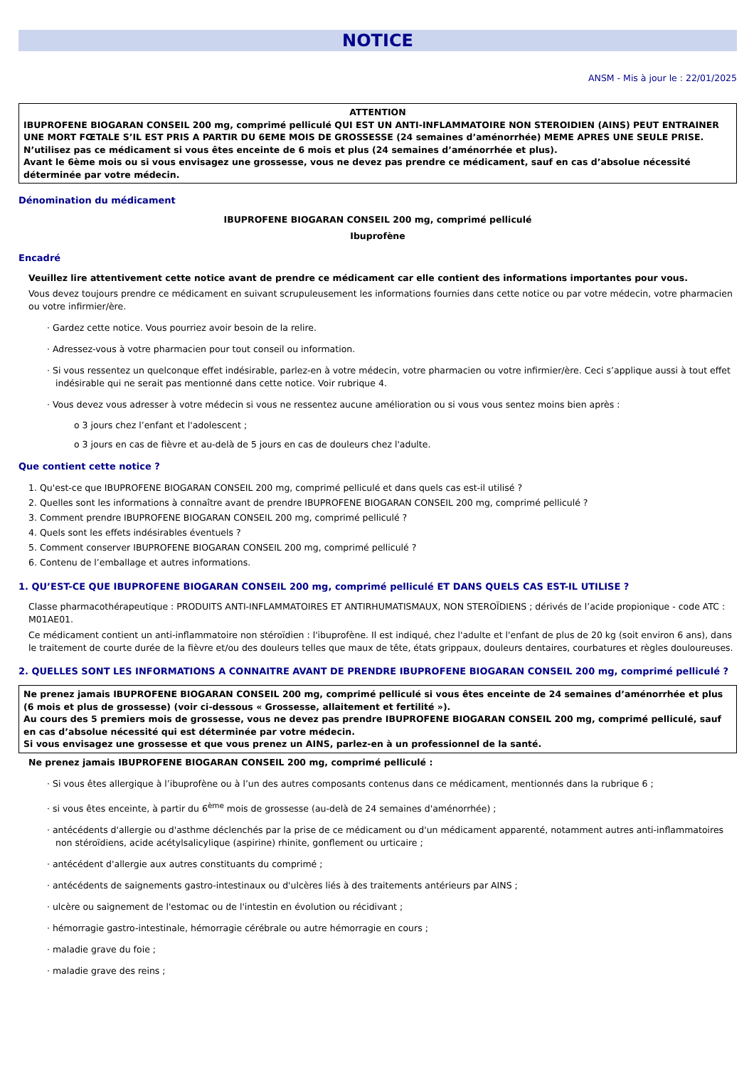NOTICE
ANSM - Mis à jour le : 22/01/2025
ATTENTION
IBUPROFENE BIOGARAN CONSEIL 200 mg, comprimé pelliculé QUI EST UN ANTI-INFLAMMATOIRE NON STEROIDIEN (AINS) PEUT ENTRAINER UNE MORT FŒTALE S’IL EST PRIS A PARTIR DU 6EME MOIS DE GROSSESSE (24 semaines d’aménorrhée) MEME APRES UNE SEULE PRISE.
N’utilisez pas ce médicament si vous êtes enceinte de 6 mois et plus (24 semaines d’aménorrhée et plus).
Avant le 6ème mois ou si vous envisagez une grossesse, vous ne devez pas prendre ce médicament, sauf en cas d’absolue nécessité déterminée par votre médecin.
Dénomination du médicament
IBUPROFENE BIOGARAN CONSEIL 200 mg, comprimé pelliculé
Ibuprofène
Encadré
Veuillez lire attentivement cette notice avant de prendre ce médicament car elle contient des informations importantes pour vous.
Vous devez toujours prendre ce médicament en suivant scrupuleusement les informations fournies dans cette notice ou par votre médecin, votre pharmacien ou votre infirmier/ère.
· Gardez cette notice. Vous pourriez avoir besoin de la relire.
· Adressez-vous à votre pharmacien pour tout conseil ou information.
· Si vous ressentez un quelconque effet indésirable, parlez-en à votre médecin, votre pharmacien ou votre infirmier/ère. Ceci s’applique aussi à tout effet indésirable qui ne serait pas mentionné dans cette notice. Voir rubrique 4.
· Vous devez vous adresser à votre médecin si vous ne ressentez aucune amélioration ou si vous vous sentez moins bien après :
o 3 jours chez l’enfant et l'adolescent ;
o 3 jours en cas de fièvre et au-delà de 5 jours en cas de douleurs chez l'adulte.
Que contient cette notice ?
1. Qu'est-ce que IBUPROFENE BIOGARAN CONSEIL 200 mg, comprimé pelliculé et dans quels cas est-il utilisé ?
2. Quelles sont les informations à connaître avant de prendre IBUPROFENE BIOGARAN CONSEIL 200 mg, comprimé pelliculé ?
3. Comment prendre IBUPROFENE BIOGARAN CONSEIL 200 mg, comprimé pelliculé ?
4. Quels sont les effets indésirables éventuels ?
5. Comment conserver IBUPROFENE BIOGARAN CONSEIL 200 mg, comprimé pelliculé ?
6. Contenu de l’emballage et autres informations.
1. QU’EST-CE QUE IBUPROFENE BIOGARAN CONSEIL 200 mg, comprimé pelliculé ET DANS QUELS CAS EST-IL UTILISE ?
Classe pharmacothérapeutique : PRODUITS ANTI-INFLAMMATOIRES ET ANTIRHUMATISMAUX, NON STEROÏDIENS ; dérivés de l’acide propionique - code ATC : M01AE01.
Ce médicament contient un anti-inflammatoire non stéroïdien : l'ibuprofène. Il est indiqué, chez l'adulte et l'enfant de plus de 20 kg (soit environ 6 ans), dans le traitement de courte durée de la fièvre et/ou des douleurs telles que maux de tête, états grippaux, douleurs dentaires, courbatures et règles douloureuses.
2. QUELLES SONT LES INFORMATIONS A CONNAITRE AVANT DE PRENDRE IBUPROFENE BIOGARAN CONSEIL 200 mg, comprimé pelliculé ?
Ne prenez jamais IBUPROFENE BIOGARAN CONSEIL 200 mg, comprimé pelliculé si vous êtes enceinte de 24 semaines d’aménorrhée et plus (6 mois et plus de grossesse) (voir ci-dessous « Grossesse, allaitement et fertilité »).
Au cours des 5 premiers mois de grossesse, vous ne devez pas prendre IBUPROFENE BIOGARAN CONSEIL 200 mg, comprimé pelliculé, sauf en cas d’absolue nécessité qui est déterminée par votre médecin.
Si vous envisagez une grossesse et que vous prenez un AINS, parlez-en à un professionnel de la santé.
Ne prenez jamais IBUPROFENE BIOGARAN CONSEIL 200 mg, comprimé pelliculé :
· Si vous êtes allergique à l’ibuprofène ou à l’un des autres composants contenus dans ce médicament, mentionnés dans la rubrique 6 ;
· si vous êtes enceinte, à partir du 6<sup>ème</sup> mois de grossesse (au-delà de 24 semaines d'aménorrhée) ;
· antécédents d'allergie ou d'asthme déclenchés par la prise de ce médicament ou d'un médicament apparenté, notamment autres anti-inflammatoires non stéroïdiens, acide acétylsalicylique (aspirine) rhinite, gonflement ou urticaire ;
· antécédent d'allergie aux autres constituants du comprimé ;
· antécédents de saignements gastro-intestinaux ou d'ulcères liés à des traitements antérieurs par AINS ;
· ulcère ou saignement de l'estomac ou de l'intestin en évolution ou récidivant ;
· hémorragie gastro-intestinale, hémorragie cérébrale ou autre hémorragie en cours ;
· maladie grave du foie ;
· maladie grave des reins ;